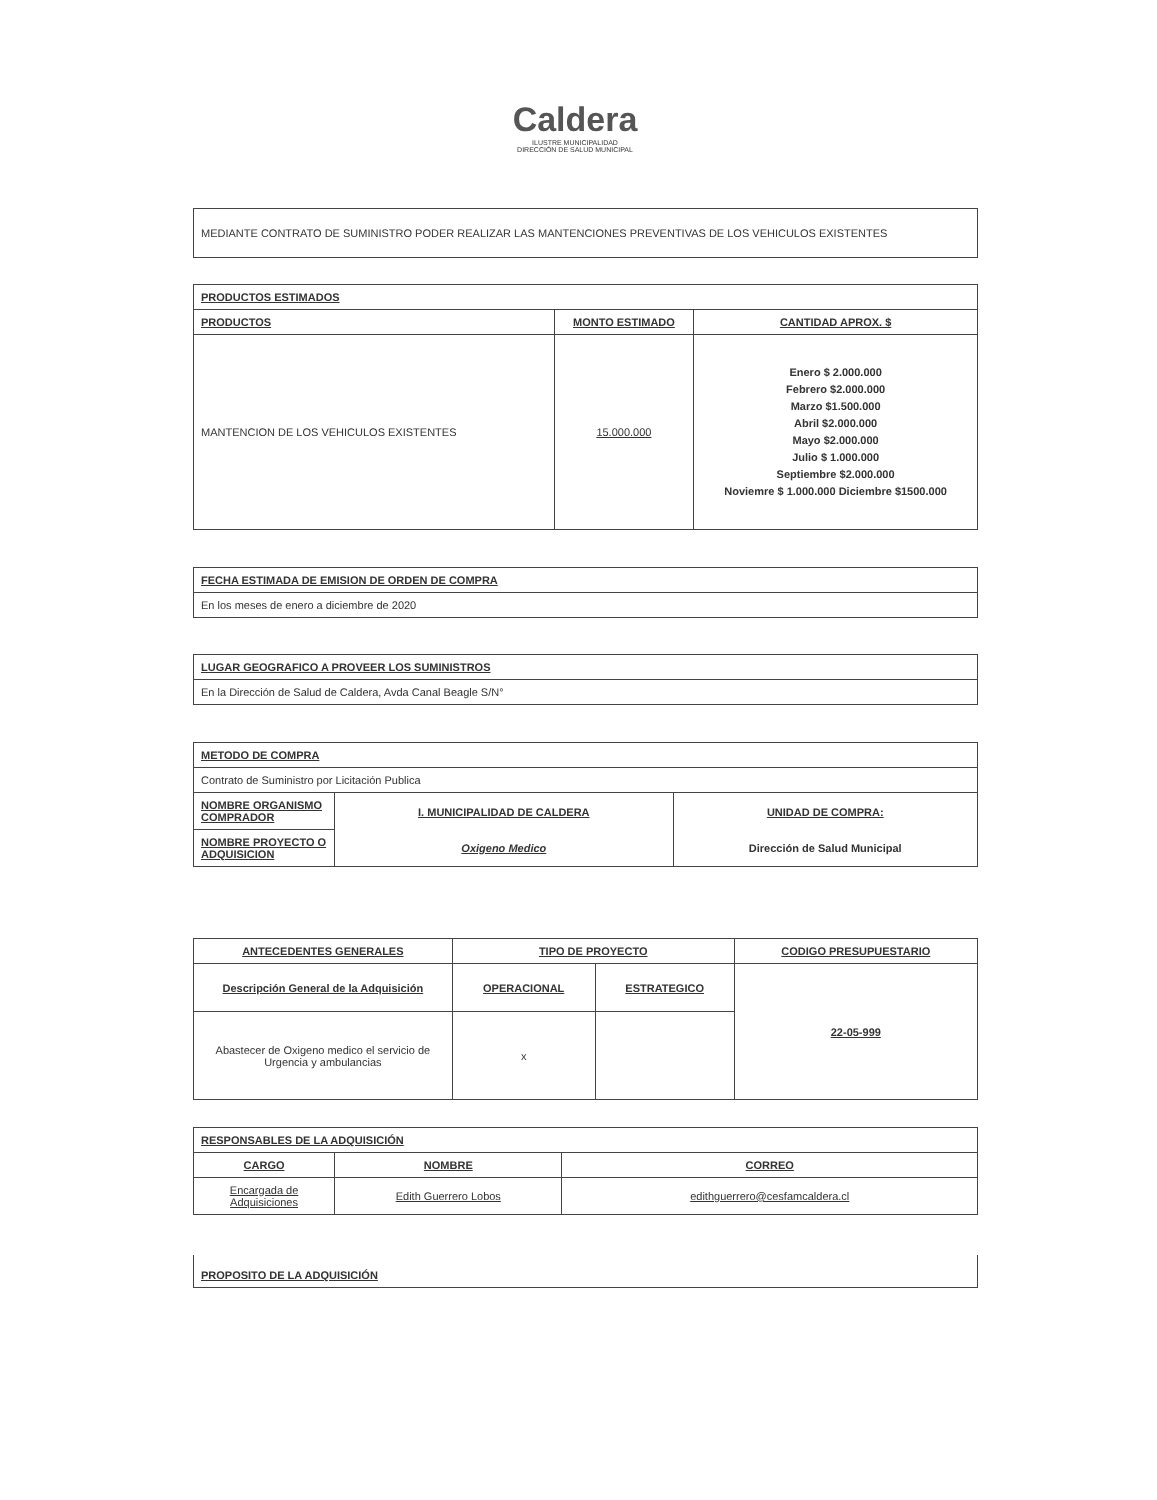Caldera
ILUSTRE MUNICIPALIDAD
DIRECCIÓN DE SALUD MUNICIPAL
| MEDIANTE CONTRATO DE SUMINISTRO PODER REALIZAR LAS MANTENCIONES PREVENTIVAS DE LOS VEHICULOS EXISTENTES |
| PRODUCTOS ESTIMADOS | | |
| PRODUCTOS | MONTO ESTIMADO | CANTIDAD APROX. $ |
| MANTENCION DE LOS VEHICULOS EXISTENTES | 15.000.000 | Enero $ 2.000.000 Febrero $2.000.000 Marzo $1.500.000 Abril $2.000.000 Mayo $2.000.000 Julio $ 1.000.000 Septiembre $2.000.000 Noviemre $ 1.000.000 Diciembre $1500.000 |
| FECHA ESTIMADA DE EMISION DE ORDEN DE COMPRA |
| En los meses de enero a diciembre de 2020 |
| LUGAR GEOGRAFICO A PROVEER LOS SUMINISTROS |
| En la Dirección de Salud de Caldera, Avda Canal Beagle S/N° |
| METODO DE COMPRA | | |
| Contrato de Suministro por Licitación Publica | | |
| NOMBRE ORGANISMO COMPRADOR | I. MUNICIPALIDAD DE CALDERA Oxigeno Medico | UNIDAD DE COMPRA: Dirección de Salud Municipal |
| NOMBRE PROYECTO O ADQUISICION | | |
| ANTECEDENTES GENERALES | TIPO DE PROYECTO | | CODIGO PRESUPUESTARIO |
| --- | --- | --- | --- |
| Descripción General de la Adquisición | OPERACIONAL | ESTRATEGICO | 22-05-999 |
| Abastecer de Oxigeno medico el servicio de Urgencia y ambulancias | x | | |
| RESPONSABLES DE LA ADQUISICIÓN | | |
| CARGO | NOMBRE | CORREO |
| Encargada de Adquisiciones | Edith Guerrero Lobos | edithguerrero@cesfamcaldera.cl |
| PROPOSITO DE LA ADQUISICIÓN |